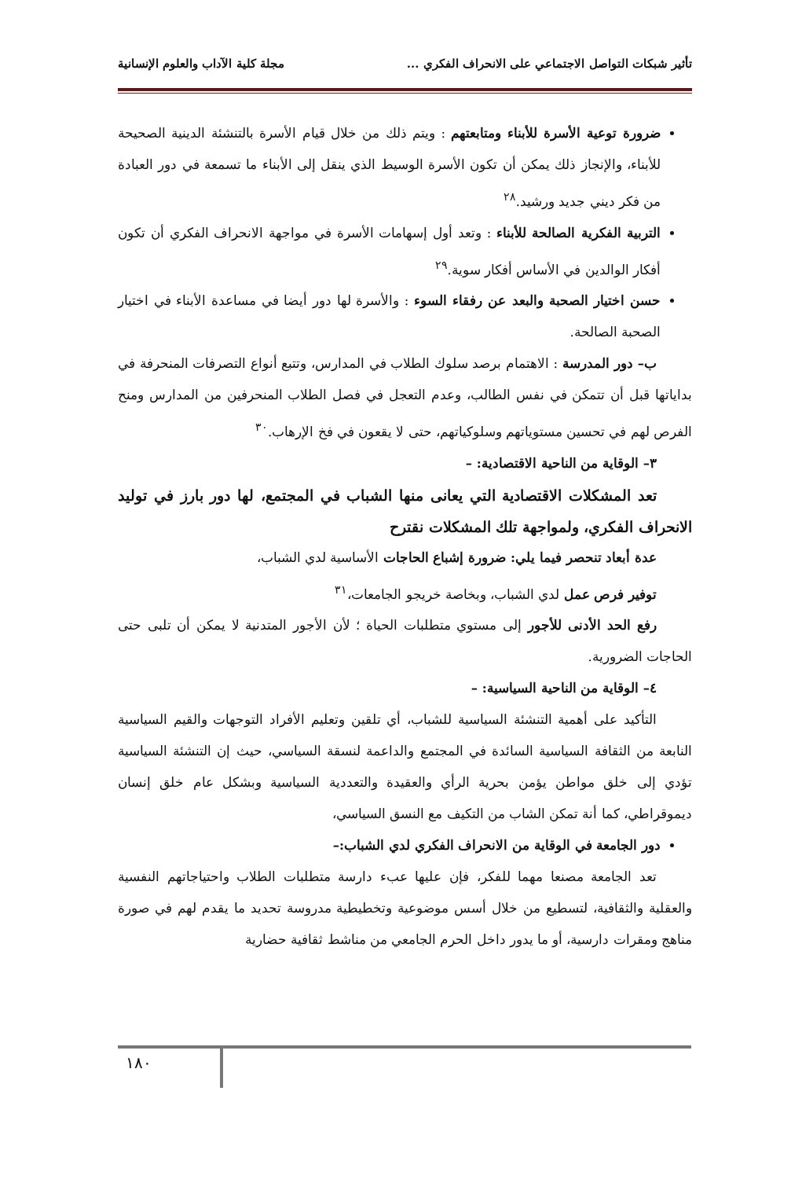تأثير شبكات التواصل الاجتماعي على الانحراف الفكري ... مجلة كلية الآداب والعلوم الإنسانية
ضرورة توعية الأسرة للأبناء ومتابعتهم : ويتم ذلك من خلال قيام الأسرة بالتنشئة الدينية الصحيحة للأبناء، والإنجاز ذلك يمكن أن تكون الأسرة الوسيط الذي ينقل إلى الأبناء ما تسمعة في دور العبادة من فكر ديني جديد ورشيد.<sup>٢٨</sup>
التربية الفكرية الصالحة للأبناء : وتعد أول إسهامات الأسرة في مواجهة الانحراف الفكري أن تكون أفكار الوالدين في الأساس أفكار سوية.<sup>٢٩</sup>
حسن اختيار الصحبة والبعد عن رفقاء السوء : والأسرة لها دور أيضا في مساعدة الأبناء في اختيار الصحبة الصالحة.
ب– دور المدرسة : الاهتمام برصد سلوك الطلاب في المدارس، وتتبع أنواع التصرفات المنحرفة في بداياتها قبل أن تتمكن في نفس الطالب، وعدم التعجل في فصل الطلاب المنحرفين من المدارس ومنح الفرص لهم في تحسين مستوياتهم وسلوكياتهم، حتى لا يقعون في فخ الإرهاب.<sup>٣٠</sup>
٣– الوقاية من الناحية الاقتصادية: –
تعد المشكلات الاقتصادية التي يعانى منها الشباب في المجتمع، لها دور بارز في توليد الانحراف الفكري، ولمواجهة تلك المشكلات نقترح
عدة أبعاد تنحصر فيما يلي: ضرورة إشباع الحاجات الأساسية لدي الشباب،
توفير فرص عمل لدي الشباب، وبخاصة خريجو الجامعات،<sup>٣١</sup>
رفع الحد الأدنى للأجور إلى مستوي متطلبات الحياة ؛ لأن الأجور المتدنية لا يمكن أن تلبى حتى الحاجات الضرورية.
٤– الوقاية من الناحية السياسية: –
التأكيد على أهمية التنشئة السياسية للشباب، أي تلقين وتعليم الأفراد التوجهات والقيم السياسية النابعة من الثقافة السياسية السائدة في المجتمع والداعمة لنسقة السياسي، حيث إن التنشئة السياسية تؤدي إلى خلق مواطن يؤمن بحرية الرأي والعقيدة والتعددية السياسية وبشكل عام خلق إنسان ديموقراطي، كما أنة تمكن الشاب من التكيف مع النسق السياسي،
دور الجامعة في الوقاية من الانحراف الفكري لدي الشباب:–
تعد الجامعة مصنعا مهما للفكر، فإن عليها عبء دارسة متطلبات الطلاب واحتياجاتهم النفسية والعقلية والثقافية، لتسطيع من خلال أسس موضوعية وتخطيطية مدروسة تحديد ما يقدم لهم في صورة مناهج ومقرات دارسية، أو ما يدور داخل الحرم الجامعي من مناشط ثقافية حضارية
١٨٠